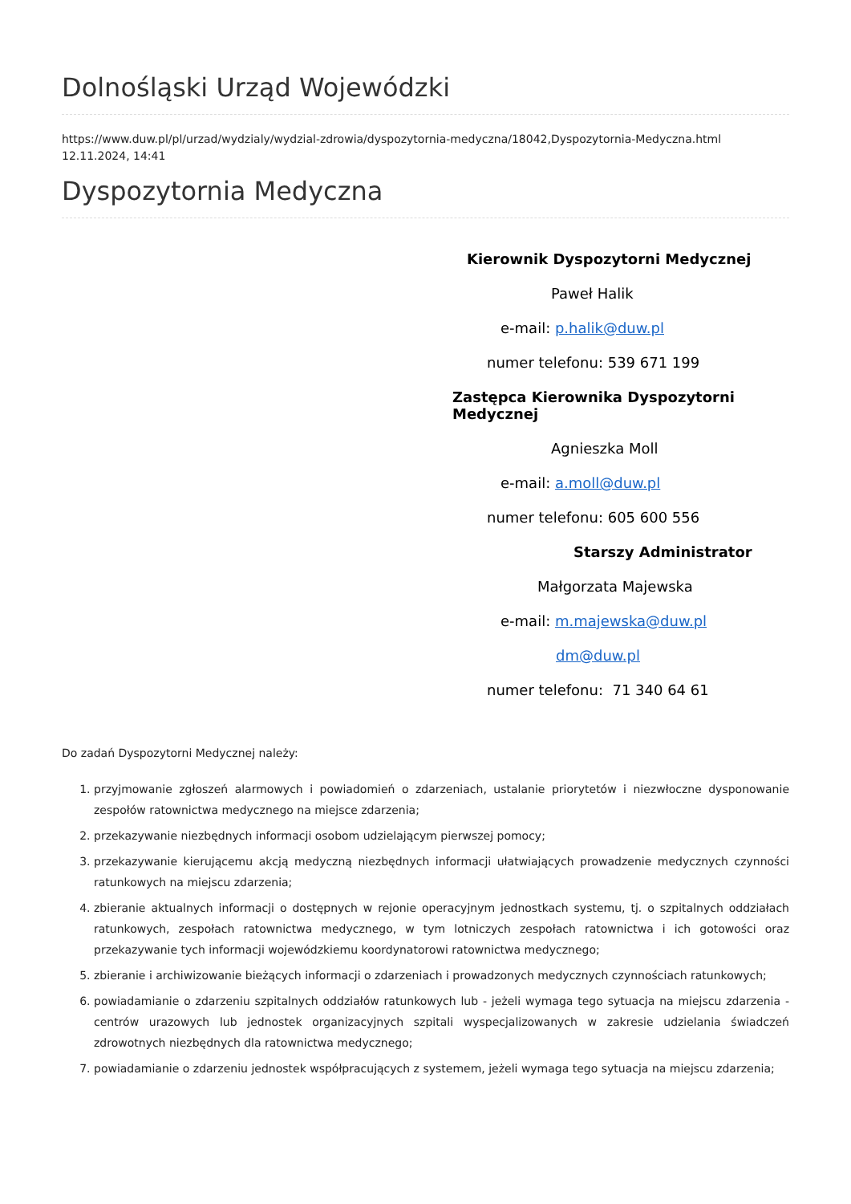Dolnośląski Urząd Wojewódzki
https://www.duw.pl/pl/urzad/wydzialy/wydzial-zdrowia/dyspozytornia-medyczna/18042,Dyspozytornia-Medyczna.html
12.11.2024, 14:41
Dyspozytornia Medyczna
Kierownik Dyspozytorni Medycznej
Paweł Halik
e-mail: p.halik@duw.pl
numer telefonu: 539 671 199
Zastępca Kierownika Dyspozytorni Medycznej
Agnieszka Moll
e-mail: a.moll@duw.pl
numer telefonu: 605 600 556
Starszy Administrator
Małgorzata Majewska
e-mail: m.majewska@duw.pl
dm@duw.pl
numer telefonu: 71 340 64 61
Do zadań Dyspozytorni Medycznej należy:
1. przyjmowanie zgłoszeń alarmowych i powiadomień o zdarzeniach, ustalanie priorytetów i niezwłoczne dysponowanie zespołów ratownictwa medycznego na miejsce zdarzenia;
2. przekazywanie niezbędnych informacji osobom udzielającym pierwszej pomocy;
3. przekazywanie kierującemu akcją medyczną niezbędnych informacji ułatwiających prowadzenie medycznych czynności ratunkowych na miejscu zdarzenia;
4. zbieranie aktualnych informacji o dostępnych w rejonie operacyjnym jednostkach systemu, tj. o szpitalnych oddziałach ratunkowych, zespołach ratownictwa medycznego, w tym lotniczych zespołach ratownictwa i ich gotowości oraz przekazywanie tych informacji wojewódzkiemu koordynatorowi ratownictwa medycznego;
5. zbieranie i archiwizowanie bieżących informacji o zdarzeniach i prowadzonych medycznych czynnościach ratunkowych;
6. powiadamianie o zdarzeniu szpitalnych oddziałów ratunkowych lub - jeżeli wymaga tego sytuacja na miejscu zdarzenia - centrów urazowych lub jednostek organizacyjnych szpitali wyspecjalizowanych w zakresie udzielania świadczeń zdrowotnych niezbędnych dla ratownictwa medycznego;
7. powiadamianie o zdarzeniu jednostek współpracujących z systemem, jeżeli wymaga tego sytuacja na miejscu zdarzenia;